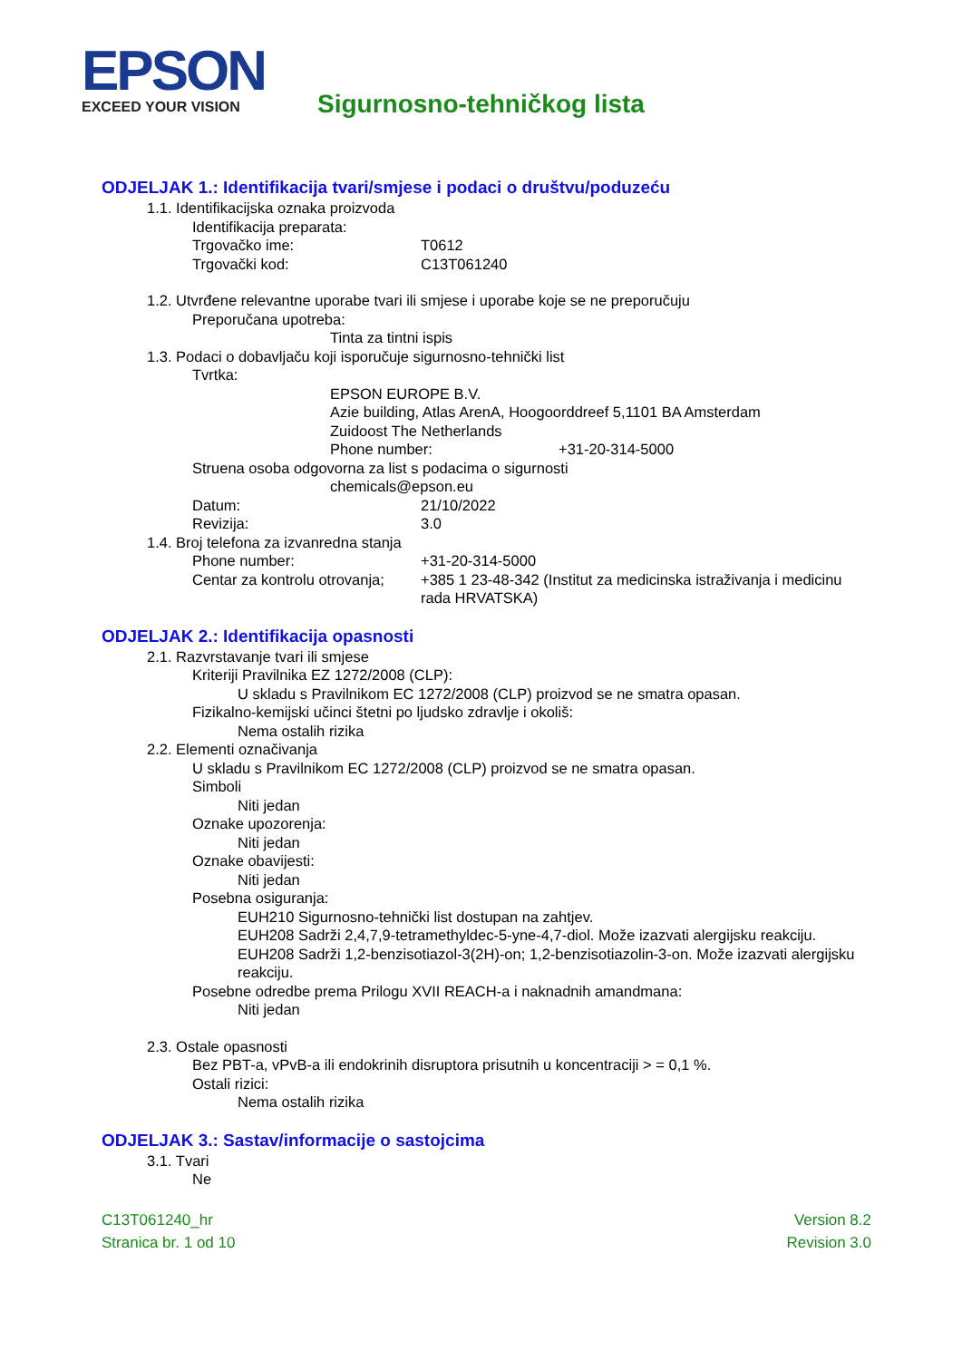EPSON EXCEED YOUR VISION Sigurnosno-tehničkog lista
ODJELJAK 1.: Identifikacija tvari/smjese i podaci o društvu/poduzeću
1.1. Identifikacijska oznaka proizvoda
Identifikacija preparata:
Trgovačko ime: T0612
Trgovački kod: C13T061240
1.2. Utvrđene relevantne uporabe tvari ili smjese i uporabe koje se ne preporučuju
Preporučana upotreba:
Tinta za tintni ispis
1.3. Podaci o dobavljaču koji isporučuje sigurnosno-tehnički list
Tvrtka:
EPSON EUROPE B.V.
Azie building, Atlas ArenA, Hoogoorddreef 5,1101 BA Amsterdam
Zuidoost The Netherlands
Phone number: +31-20-314-5000
Struena osoba odgovorna za list s podacima o sigurnosti
chemicals@epson.eu
Datum: 21/10/2022
Revizija: 3.0
1.4. Broj telefona za izvanredna stanja
Phone number: +31-20-314-5000
Centar za kontrolu otrovanja; +385 1 23-48-342 (Institut za medicinska istraživanja i medicinu rada HRVATSKA)
ODJELJAK 2.: Identifikacija opasnosti
2.1. Razvrstavanje tvari ili smjese
Kriteriji Pravilnika EZ 1272/2008 (CLP):
U skladu s Pravilnikom EC 1272/2008 (CLP) proizvod se ne smatra opasan.
Fizikalno-kemijski učinci štetni po ljudsko zdravlje i okoliš:
Nema ostalih rizika
2.2. Elementi označivanja
U skladu s Pravilnikom EC 1272/2008 (CLP) proizvod se ne smatra opasan.
Simboli
Niti jedan
Oznake upozorenja:
Niti jedan
Oznake obavijesti:
Niti jedan
Posebna osiguranja:
EUH210 Sigurnosno-tehnički list dostupan na zahtjev.
EUH208 Sadrži 2,4,7,9-tetramethyldec-5-yne-4,7-diol. Može izazvati alergijsku reakciju.
EUH208 Sadrži 1,2-benzisotiazol-3(2H)-on; 1,2-benzisotiazolin-3-on. Može izazvati alergijsku reakciju.
Posebne odredbe prema Prilogu XVII REACH-a i naknadnih amandmana:
Niti jedan
2.3. Ostale opasnosti
Bez PBT-a, vPvB-a ili endokrinih disruptora prisutnih u koncentraciji > = 0,1 %.
Ostali rizici:
Nema ostalih rizika
ODJELJAK 3.: Sastav/informacije o sastojcima
3.1. Tvari
Ne
C13T061240_hr
Stranica br. 1 od 10
Version 8.2
Revision 3.0